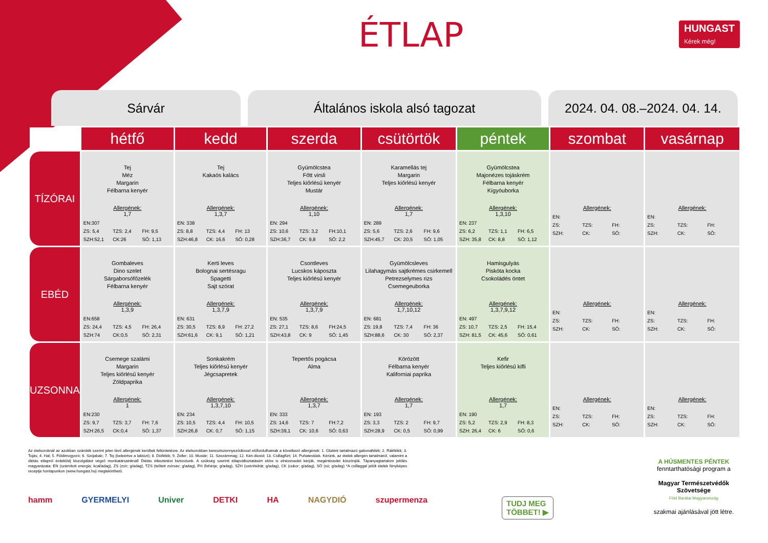ÉTLAP
HUNGAST
Kérek még!
Sárvár Általános iskola alsó tagozat 2024. 04. 08.–2024. 04. 14.
| | hétfő | kedd | szerda | csütörtök | péntek | szombat | vasárnap |
| --- | --- | --- | --- | --- | --- | --- | --- |
| TÍZÓRAI | Tej Méz Margarin Félbarna kenyér Allergének: 1,7 EN:307 ZS: 5,4 TZS: 2,4 FH: 9,5 SZH:52,1 CK:26 SÓ: 1,13 | Tej Kakaós kalács Allergének: 1,3,7 EN: 338 ZS: 8,8 TZS: 4,4 FH: 13 SZH:46,8 CK: 16,6 SÓ: 0,28 | Gyümölcstea Főtt virsli Teljes kiőrlésű kenyér Mustár Allergének: 1,10 EN: 294 ZS: 10,6 TZS: 3,2 FH:10,1 SZH:36,7 CK: 9,8 SÓ: 2,2 | Karamellás tej Margarin Teljes kiőrlésű kenyér Allergének: 1,7 EN: 289 ZS: 5,6 TZS: 2,6 FH: 9,6 SZH:45,7 CK: 20,5 SÓ: 1,05 | Gyümölcstea Majonézes tojáskrém Félbarna kenyér Kígyóuborka Allergének: 1,3,10 EN: 237 ZS: 6,2 TZS: 1,1 FH: 6,5 SZH: 35,8 CK: 8,8 SÓ: 1,12 | Allergének: EN: ZS: TZS: FH: SZH: CK: SÓ: | Allergének: EN: ZS: TZS: FH: SZH: CK: SÓ: |
| EBÉD | Gombaleves Dino szelet Sárgaborsófőzelék Félbarna kenyér Allergének: 1,3,9 EN:658 ZS: 24,4 TZS: 4,5 FH: 26,4 SZH:74 CK:0,5 SÓ: 2,31 | Kerti leves Bolognai sertésragu Spagetti Sajt szórat Allergének: 1,3,7,9 EN: 631 ZS: 30,5 TZS: 8,9 FH: 27,2 SZH:61,6 CK: 9,1 SÓ: 1,21 | Csontleves Lucskos káposzta Teljes kiőrlésű kenyér Allergének: 1,3,7,9 EN: 535 ZS: 27,1 TZS: 8,6 FH:24,5 SZH:43,8 CK: 9 SÓ: 1,45 | Gyümölcsleves Lilahagymás sajtkrémes csirkemell Petrezselymes rizs Csemegeuborka Allergének: 1,7,10,12 EN: 681 ZS: 19,8 TZS: 7,4 FH: 36 SZH:88,6 CK: 30 SÓ: 2,37 | Hamisgulyás Piskóta kocka Csokoládés öntet Allergének: 1,3,7,9,12 EN: 497 ZS: 10,7 TZS: 2,5 FH: 15,4 SZH: 81,5 CK: 45,6 SÓ: 0,61 | Allergének: EN: ZS: TZS: FH: SZH: CK: SÓ: | Allergének: EN: ZS: TZS: FH: SZH: CK: SÓ: |
| UZSONNA | Csemege szalámi Margarin Teljes kiőrlésű kenyér Zöldpaprika Allergének: 1 EN:230 ZS: 9,7 TZS: 3,7 FH: 7,6 SZH:26,5 CK:0,4 SÓ: 1,37 | Sonkakrém Teljes kiőrlésű kenyér Jégcsapretek Allergének: 1,3,7,10 EN: 234 ZS: 10,5 TZS: 4,4 FH: 10,5 SZH:26,8 CK: 0,7 SÓ: 1,15 | Tepertős pogácsa Alma Allergének: 1,3,7 EN: 333 ZS: 14,6 TZS: 7 FH:7,2 SZH:39,1 CK: 10,6 SÓ: 0,63 | Körözött Félbarna kenyér Kaliforniai paprika Allergének: 1,7 EN: 193 ZS: 3,3 TZS: 2 FH: 9,7 SZH:28,9 CK: 0,5 SÓ: 0,99 | Kefir Teljes kiőrlésű kifli Allergének: 1,7 EN: 190 ZS: 5,2 TZS: 2,9 FH: 8,3 SZH: 26,4 CK: 6 SÓ: 0,6 | Allergének: EN: ZS: TZS: FH: SZH: CK: SÓ: | Allergének: EN: ZS: TZS: FH: SZH: CK: SÓ: |
Az ételsoroknál az azokban szándék szerint jelen lévő allergének kerültek feltüntetésre. Az ételsorokban keresztszennyeződéssel előfordulhatnak a következő allergének: 1. Glutént tartalmazó gabonafélék; 2. Rákfélék; 3. Tojás; 4. Hal; 5. Földimogyoró; 6. Szójabab; 7. Tej (beleértve a laktózt); 8. Diófélék; 9. Zeller; 10. Mustár; 11. Szezámmag; 12. Kén-dioxid; 13. Csillagfürt; 14. Puhatestűek. Kérünk, az ételek allergén tartalmáról, valamint a diétás étlapról érdeklődj kiszolgálást végző munkatársainknál! Diétás étkeztetést biztosítunk. A szükség szerinti étlapváltoztatásért előre is elnézésedet kérjük, megértésedet köszönjük. Tápanyagtartalom jelölés magyarázata: EN (számított energia; kcal/adag), ZS (zsír; g/adag), TZS (telített zsírsav; g/adag), FH (fehérje; g/adag), SZH (szénhidrát; g/adag), CK (cukor; g/adag), SÓ (só; g/adag) *A csillaggal jelölt ételek fényképes receptje honlapunkon (www.hungast.hu) megtekinthető.
hamm GYERMELYI Univer DETKI HA NAGYDIÓ szupermenza
TUDJ MEG
TÖBBET! ▶
A HÚSMENTES PÉNTEK
fenntarthatósági program a
Magyar Természetvédők Szövetsége
Föld Barátai Magyarország
szakmai ajánlásával jött létre.